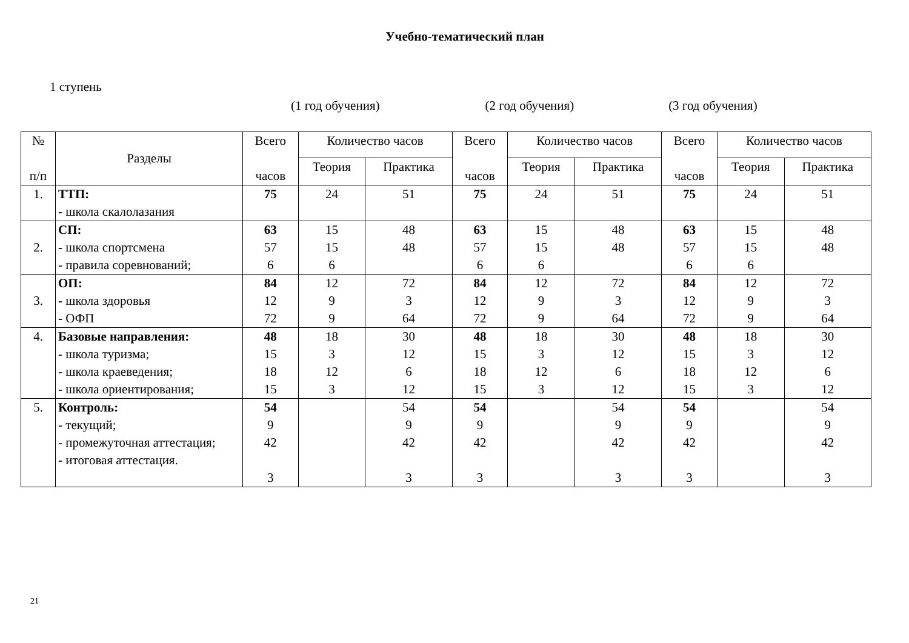Учебно-тематический план
1 ступень
(1 год обучения) (2 год обучения) (3 год обучения)
| № п/п | Разделы | Всего часов | Количество часов | | Всего часов | Количество часов | | Всего часов | Количество часов | |
| --- | --- | --- | --- | --- | --- | --- | --- | --- | --- | --- |
| | | | Теория | Практика | | Теория | Практика | | Теория | Практика |
| 1. | ТТП: - школа скалолазания | 75 | 24 | 51 | 75 | 24 | 51 | 75 | 24 | 51 |
| 2. | СП: - школа спортсмена - правила соревнований; | 63 57 6 | 15 15 6 | 48 48 | 63 57 6 | 15 15 6 | 48 48 | 63 57 6 | 15 15 6 | 48 48 |
| 3. | ОП: - школа здоровья - ОФП | 84 12 72 | 12 9 9 | 72 3 64 | 84 12 72 | 12 9 9 | 72 3 64 | 84 12 72 | 12 9 9 | 72 3 64 |
| 4. | Базовые направления: - школа туризма; - школа краеведения; - школа ориентирования; | 48 15 18 15 | 18 3 12 3 | 30 12 6 12 | 48 15 18 15 | 18 3 12 3 | 30 12 6 12 | 48 15 18 15 | 18 3 12 3 | 30 12 6 12 |
| 5. | Контроль: - текущий; - промежуточная аттестация; - итоговая аттестация. | 54 9 42 3 | | 54 9 42 3 | 54 9 42 3 | | 54 9 42 3 | 54 9 42 3 | | 54 9 42 3 |
21